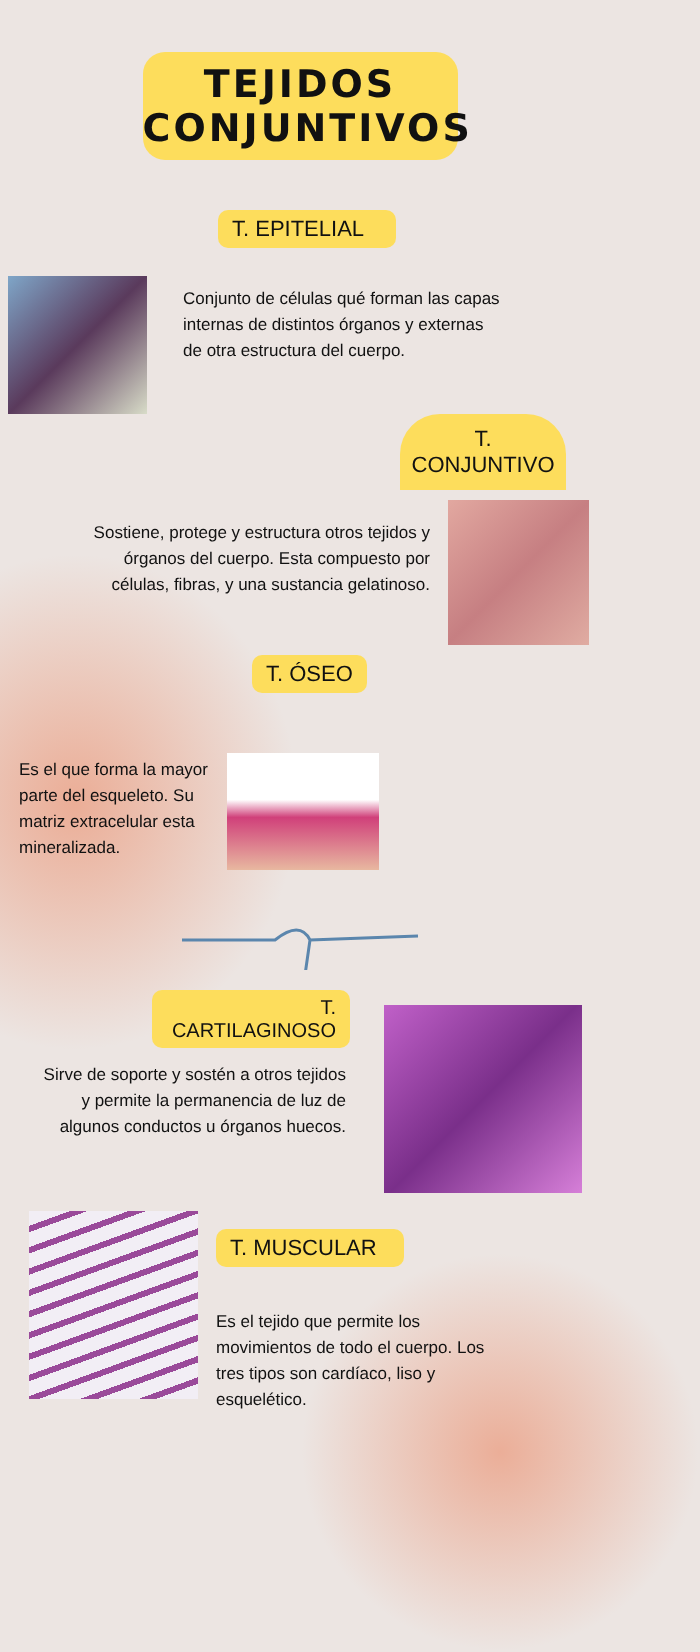TEJIDOS CONJUNTIVOS
T. EPITELIAL
Conjunto de células qué forman las capas internas de distintos órganos y externas de otra estructura del cuerpo.
T. CONJUNTIVO
Sostiene, protege y estructura otros tejidos y órganos del cuerpo. Esta compuesto por células, fibras, y una sustancia gelatinoso.
T. ÓSEO
Es el que forma la mayor parte del esqueleto. Su matriz extracelular esta mineralizada.
T. CARTILAGINOSO
Sirve de soporte y sostén a otros tejidos y permite la permanencia de luz de algunos conductos u órganos huecos.
T. MUSCULAR
Es el tejido que permite los movimientos de todo el cuerpo. Los tres tipos son cardíaco, liso y esquelético.